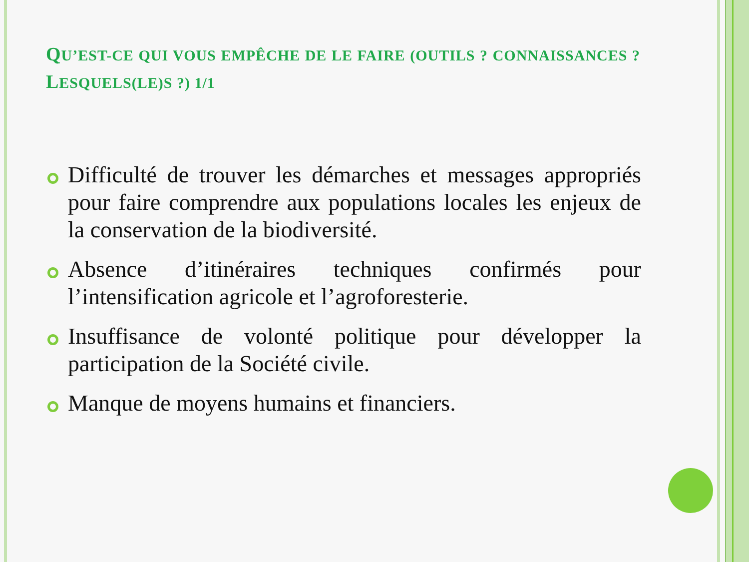QU’EST-CE QUI VOUS EMPÊCHE DE LE FAIRE (OUTILS ? CONNAISSANCES ? LESQUELS(LE)S ?) 1/1
Difficulté de trouver les démarches et messages appropriés pour faire comprendre aux populations locales les enjeux de la conservation de la biodiversité.
Absence d’itinéraires techniques confirmés pour l’intensification agricole et l’agroforesterie.
Insuffisance de volonté politique pour développer la participation de la Société civile.
Manque de moyens humains et financiers.